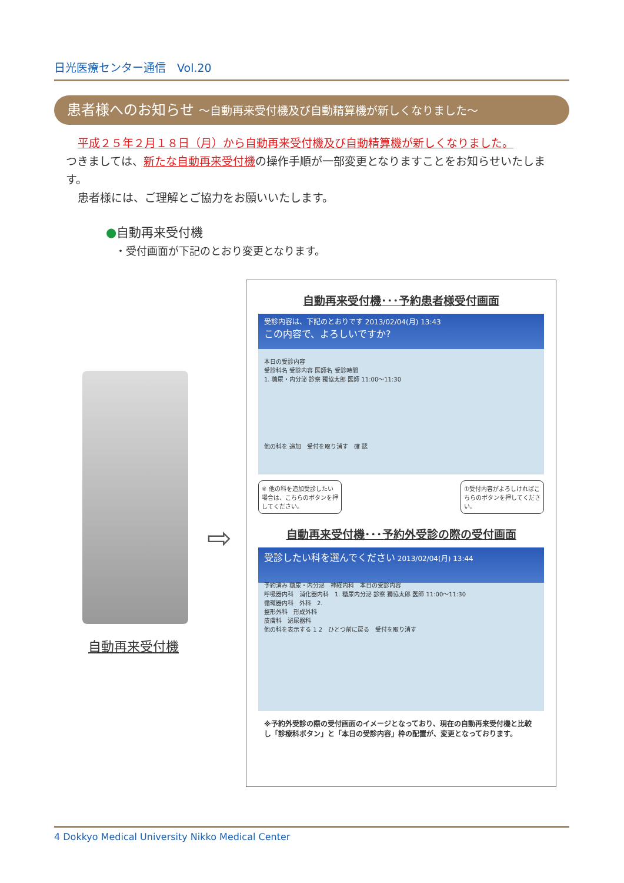日光医療センター通信　Vol.20
患者様へのお知らせ ～自動再来受付機及び自動精算機が新しくなりました～
平成２５年２月１８日（月）から自動再来受付機及び自動精算機が新しくなりました。
つきましては、新たな自動再来受付機の操作手順が一部変更となりますことをお知らせいたします。
患者様には、ご理解とご協力をお願いいたします。
●自動再来受付機
・受付画面が下記のとおり変更となります。
自動再来受付機
⇨
自動再来受付機･･･予約患者様受付画面
受診内容は、下記のとおりです 2013/02/04(月) 13:43
この内容で、よろしいですか?
本日の受診内容
受診科名 受診内容 医師名 受診時間
1. 糖尿・内分泌 診察 獨協太郎 医師 11:00～11:30
他の科を 追加　受付を取り消す　確 認
※ 他の科を追加受診したい場合は、こちらのボタンを押してください。
①受付内容がよろしければこちらのボタンを押してください。
自動再来受付機･･･予約外受診の際の受付画面
受診したい科を選んでください 2013/02/04(月) 13:44
予約済み 糖尿・内分泌　神経内科　本日の受診内容
呼吸器内科　消化器内科　1. 糖尿内分泌 診察 獨協太郎 医師 11:00～11:30
循環器内科　外科　2.
整形外科　形成外科
皮膚科　泌尿器科
他の科を表示する 1 2　ひとつ前に戻る　受付を取り消す
※予約外受診の際の受付画面のイメージとなっており、現在の自動再来受付機と比較し「診療科ボタン」と「本日の受診内容」枠の配置が、変更となっております。
4 Dokkyo Medical University Nikko Medical Center